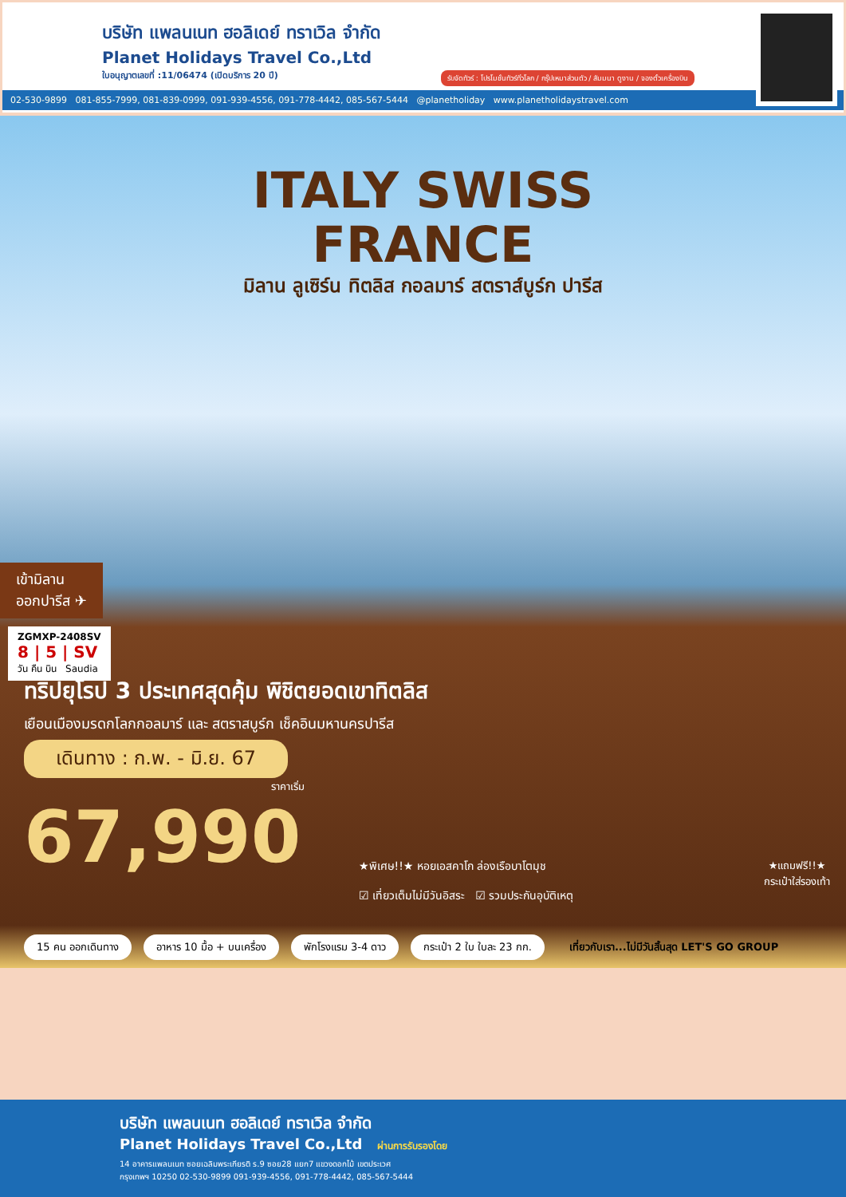บริษัท แพลนเนท ฮอลิเดย์ ทราเวิล จำกัด
Planet Holidays Travel Co.,Ltd
ใบอนุญาตเลขที่ :11/06474 (เปิดบริการ 20 ปี)
รับจัดทัวร์ : โปรโมชั่นทัวร์ทั่วโลก / กรุ๊ปเหมาส่วนตัว / สัมมนา ดูงาน / จองตั๋วเครื่องบิน
02-530-9899 081-855-7999, 081-839-0999, 091-939-4556, 091-778-4442, 085-567-5444 @planetholiday www.planetholidaystravel.com
ITALY SWISS
FRANCE
มิลาน ลูเซิร์น ทิตลิส กอลมาร์ สตราส์บูร์ก ปารีส
เข้ามิลาน
ออกปารีส ✈
ZGMXP-2408SV
8 | 5 | SV
วัน คืน บิน Saudia
ทริปยุโรป 3 ประเทศสุดคุ้ม พิชิตยอดเขาทิตลิส
เยือนเมืองมรดกโลกกอลมาร์ และ สตราสบูร์ก เช็คอินมหานครปารีส
เดินทาง : ก.พ. - มิ.ย. 67
ราคาเริ่ม
67,990
★พิเศษ!!★ หอยเอสคาโก ล่องเรือบาโตมุช
☑ เที่ยวเต็มไม่มีวันอิสระ ☑ รวมประกันอุบัติเหตุ
★แถมฟรี!!★
กระเป๋าใส่รองเท้า
15 คน ออกเดินทาง อาหาร 10 มื้อ + บนเครื่อง พักโรงแรม 3-4 ดาว กระเป๋า 2 ใบ ใบละ 23 กก. เที่ยวกับเรา...ไม่มีวันสิ้นสุด LET'S GO GROUP
บริษัท แพลนเนท ฮอลิเดย์ ทราเวิล จำกัด
Planet Holidays Travel Co.,Ltd ผ่านการรับรองโดย
14 อาคารแพลนเนท ซอยเฉลิมพระเกียรติ ร.9 ซอย28 แยก7 แขวงดอกไม้ เขตประเวศ
กรุงเทพฯ 10250 02-530-9899 091-939-4556, 091-778-4442, 085-567-5444